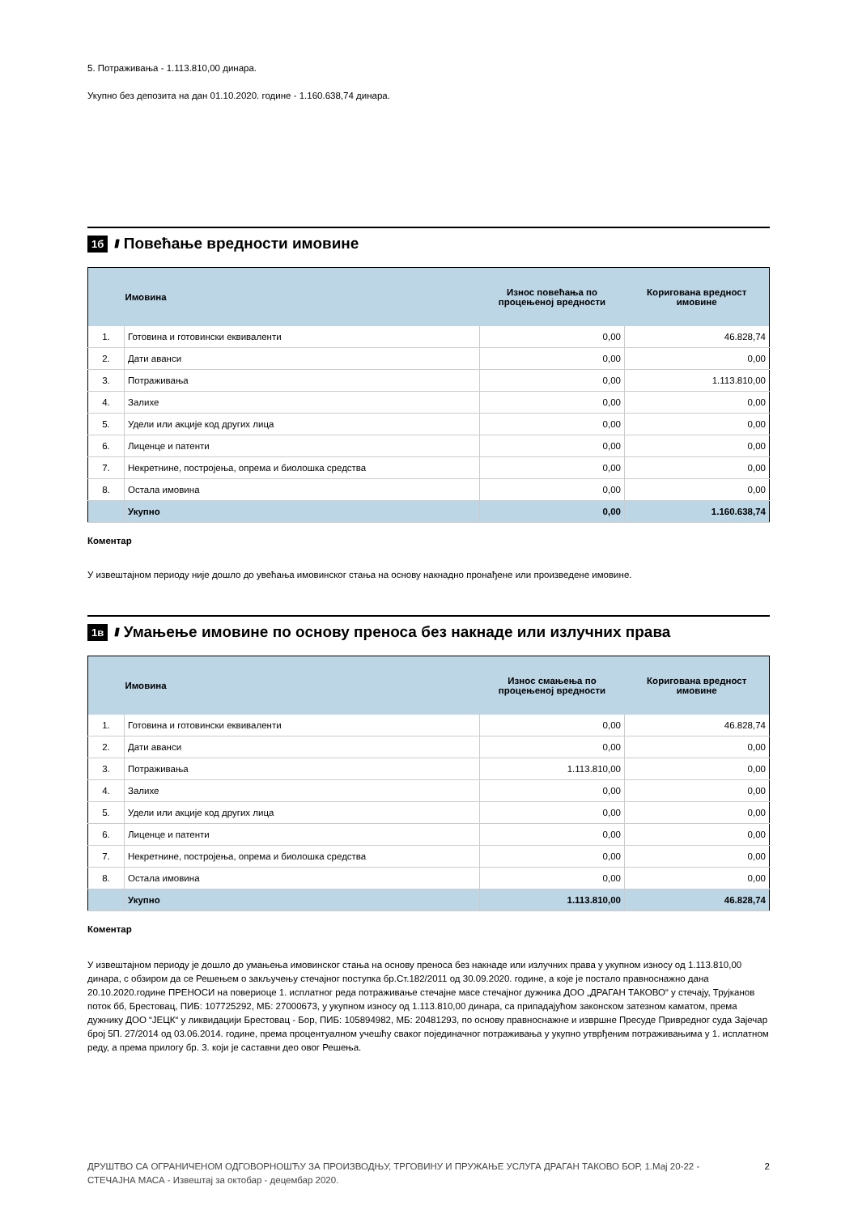5. Потраживања - 1.113.810,00 динара.
Укупно без депозита на дан 01.10.2020. године - 1.160.638,74 динара.
1б //// Повећање вредности имовине
| | Имовина | Износ повећања по процењеној вредности | Коригована вредност имовине |
| --- | --- | --- | --- |
| 1. | Готовина и готовински еквиваленти | 0,00 | 46.828,74 |
| 2. | Дати аванси | 0,00 | 0,00 |
| 3. | Потраживања | 0,00 | 1.113.810,00 |
| 4. | Залихе | 0,00 | 0,00 |
| 5. | Удели или акције код других лица | 0,00 | 0,00 |
| 6. | Лиценце и патенти | 0,00 | 0,00 |
| 7. | Некретнине, постројења, опрема и биолошка средства | 0,00 | 0,00 |
| 8. | Остала имовина | 0,00 | 0,00 |
| | Укупно | 0,00 | 1.160.638,74 |
Коментар
У извештајном периоду није дошло до увећања имовинског стања на основу накнадно пронађене или произведене имовине.
1в //// Умањење имовине по основу преноса без накнаде или излучних права
| | Имовина | Износ смањења по процењеној вредности | Коригована вредност имовине |
| --- | --- | --- | --- |
| 1. | Готовина и готовински еквиваленти | 0,00 | 46.828,74 |
| 2. | Дати аванси | 0,00 | 0,00 |
| 3. | Потраживања | 1.113.810,00 | 0,00 |
| 4. | Залихе | 0,00 | 0,00 |
| 5. | Удели или акције код других лица | 0,00 | 0,00 |
| 6. | Лиценце и патенти | 0,00 | 0,00 |
| 7. | Некретнине, постројења, опрема и биолошка средства | 0,00 | 0,00 |
| 8. | Остала имовина | 0,00 | 0,00 |
| | Укупно | 1.113.810,00 | 46.828,74 |
Коментар
У извештајном периоду је дошло до умањења имовинског стања на основу преноса без накнаде или излучних права у укупном износу од 1.113.810,00 динара, с обзиром да се Решењем о закључењу стечајног поступка бр.Ст.182/2011 од 30.09.2020. године, а које је постало правноснажно дана 20.10.2020.године ПРЕНОСИ на повериоце 1. исплатног реда потраживање стечајне масе стечајног дужника ДОО „ДРАГАН ТАКОВО“ у стечају, Трујканов поток бб, Брестовац, ПИБ: 107725292, МБ: 27000673, у укупном износу од 1.113.810,00 динара, са припадајућом законском затезном каматом, према дужнику ДОО “ЈЕЦК“ у ликвидацији Брестовац - Бор, ПИБ: 105894982, МБ: 20481293, по основу правноснажне и извршне Пресуде Привредног суда Зајечар број 5П. 27/2014 од 03.06.2014. године, према процентуалном учешћу сваког појединачног потраживања у укупно утврђеним потраживањима у 1. исплатном реду, а према прилогу бр. 3. који је саставни део овог Решења.
ДРУШТВО СА ОГРАНИЧЕНОМ ОДГОВОРНОШЋУ ЗА ПРОИЗВОДЊУ, ТРГОВИНУ И ПРУЖАЊЕ УСЛУГА ДРАГАН ТАКОВО БОР, 1.Мај 20-22 - СТЕЧАЈНА МАСА - Извештај за октобар - децембар 2020. 2